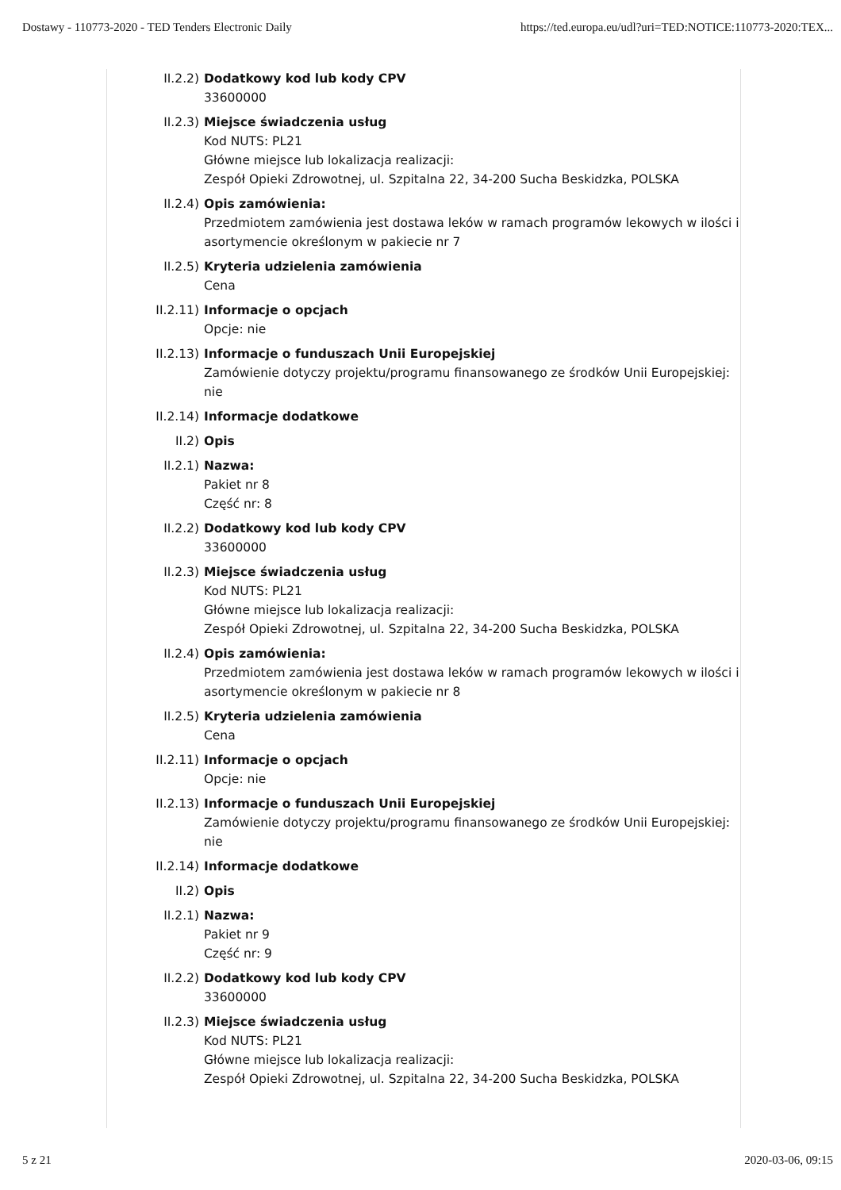Dostawy - 110773-2020 - TED Tenders Electronic Daily https://ted.europa.eu/udl?uri=TED:NOTICE:110773-2020:TEX...
II.2.2) Dodatkowy kod lub kody CPV
33600000
II.2.3) Miejsce świadczenia usług
Kod NUTS: PL21
Główne miejsce lub lokalizacja realizacji:
Zespół Opieki Zdrowotnej, ul. Szpitalna 22, 34-200 Sucha Beskidzka, POLSKA
II.2.4) Opis zamówienia:
Przedmiotem zamówienia jest dostawa leków w ramach programów lekowych w ilości i asortymencie określonym w pakiecie nr 7
II.2.5) Kryteria udzielenia zamówienia
Cena
II.2.11) Informacje o opcjach
Opcje: nie
II.2.13) Informacje o funduszach Unii Europejskiej
Zamówienie dotyczy projektu/programu finansowanego ze środków Unii Europejskiej: nie
II.2.14) Informacje dodatkowe
II.2) Opis
II.2.1) Nazwa:
Pakiet nr 8
Część nr: 8
II.2.2) Dodatkowy kod lub kody CPV
33600000
II.2.3) Miejsce świadczenia usług
Kod NUTS: PL21
Główne miejsce lub lokalizacja realizacji:
Zespół Opieki Zdrowotnej, ul. Szpitalna 22, 34-200 Sucha Beskidzka, POLSKA
II.2.4) Opis zamówienia:
Przedmiotem zamówienia jest dostawa leków w ramach programów lekowych w ilości i asortymencie określonym w pakiecie nr 8
II.2.5) Kryteria udzielenia zamówienia
Cena
II.2.11) Informacje o opcjach
Opcje: nie
II.2.13) Informacje o funduszach Unii Europejskiej
Zamówienie dotyczy projektu/programu finansowanego ze środków Unii Europejskiej: nie
II.2.14) Informacje dodatkowe
II.2) Opis
II.2.1) Nazwa:
Pakiet nr 9
Część nr: 9
II.2.2) Dodatkowy kod lub kody CPV
33600000
II.2.3) Miejsce świadczenia usług
Kod NUTS: PL21
Główne miejsce lub lokalizacja realizacji:
Zespół Opieki Zdrowotnej, ul. Szpitalna 22, 34-200 Sucha Beskidzka, POLSKA
5 z 21 2020-03-06, 09:15